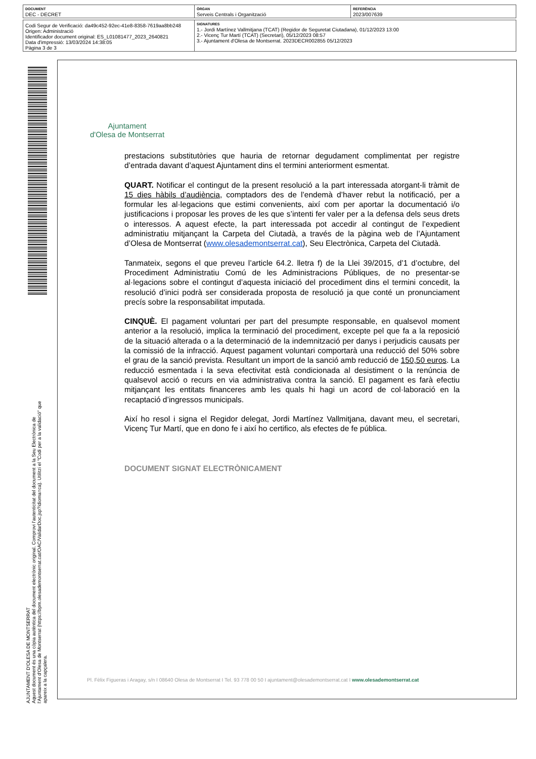| DOCUMENT DEC - DECRET | ÒRGAN Serveis Centrals i Organització | REFERÈNCIA 2023/007639 |
| Codi Segur de Verificació: da49c452-92ec-41e8-8358-7619aa8bb248 Origen: Administració Identificador document original: ES_L01081477_2023_2640821 Data d'impressió: 13/03/2024 14:38:05 Pàgina 3 de 3 | SIGNATURES 1.- Jordi Martínez Vallmitjana (TCAT) (Regidor de Seguretat Ciutadana), 01/12/2023 13:00 2.- Vicenç Tur Martí (TCAT) (Secretari), 05/12/2023 08:57 3.- Ajuntament d'Olesa de Montserrat. 2023DECR002855 05/12/2023 |
AJUNTAMENT D'OLESA DE MONTSERRAT
Aquest document és una còpia autèntica del document electrònic original. Comprovi l'autenticitat del document a la Seu Electrònica de l'Ajuntament d'Olesa de Montserrat (https://bpm.olesademontserrat.cat/OAC/ValidarDoc.jsp?idioma=ca). Utilitzi el "Codi per a la validació" que apareix a la capçalera.
Ajuntament
d'Olesa de Montserrat
prestacions substitutòries que hauria de retornar degudament complimentat per registre d’entrada davant d’aquest Ajuntament dins el termini anteriorment esmentat.
QUART. Notificar el contingut de la present resolució a la part interessada atorgant-li tràmit de 15 dies hàbils d’audiència, comptadors des de l’endemà d’haver rebut la notificació, per a formular les al·legacions que estimi convenients, així com per aportar la documentació i/o justificacions i proposar les proves de les que s’intenti fer valer per a la defensa dels seus drets o interessos. A aquest efecte, la part interessada pot accedir al contingut de l’expedient administratiu mitjançant la Carpeta del Ciutadà, a través de la pàgina web de l’Ajuntament d’Olesa de Montserrat (www.olesademontserrat.cat), Seu Electrònica, Carpeta del Ciutadà.
Tanmateix, segons el que preveu l’article 64.2. lletra f) de la Llei 39/2015, d’1 d’octubre, del Procediment Administratiu Comú de les Administracions Públiques, de no presentar-se al·legacions sobre el contingut d’aquesta iniciació del procediment dins el termini concedit, la resolució d’inici podrà ser considerada proposta de resolució ja que conté un pronunciament precís sobre la responsabilitat imputada.
CINQUÈ. El pagament voluntari per part del presumpte responsable, en qualsevol moment anterior a la resolució, implica la terminació del procediment, excepte pel que fa a la reposició de la situació alterada o a la determinació de la indemnització per danys i perjudicis causats per la comissió de la infracció. Aquest pagament voluntari comportarà una reducció del 50% sobre el grau de la sanció prevista. Resultant un import de la sanció amb reducció de 150,50 euros. La reducció esmentada i la seva efectivitat està condicionada al desistiment o la renúncia de qualsevol acció o recurs en via administrativa contra la sanció. El pagament es farà efectiu mitjançant les entitats financeres amb les quals hi hagi un acord de col·laboració en la recaptació d’ingressos municipals.
Així ho resol i signa el Regidor delegat, Jordi Martínez Vallmitjana, davant meu, el secretari, Vicenç Tur Martí, que en dono fe i així ho certifico, als efectes de fe pública.
DOCUMENT SIGNAT ELECTRÒNICAMENT
Pl. Fèlix Figueras i Aragay, s/n I 08640 Olesa de Montserrat I Tel. 93 778 00 50 I ajuntament@olesademontserrat.cat I www.olesademontserrat.cat